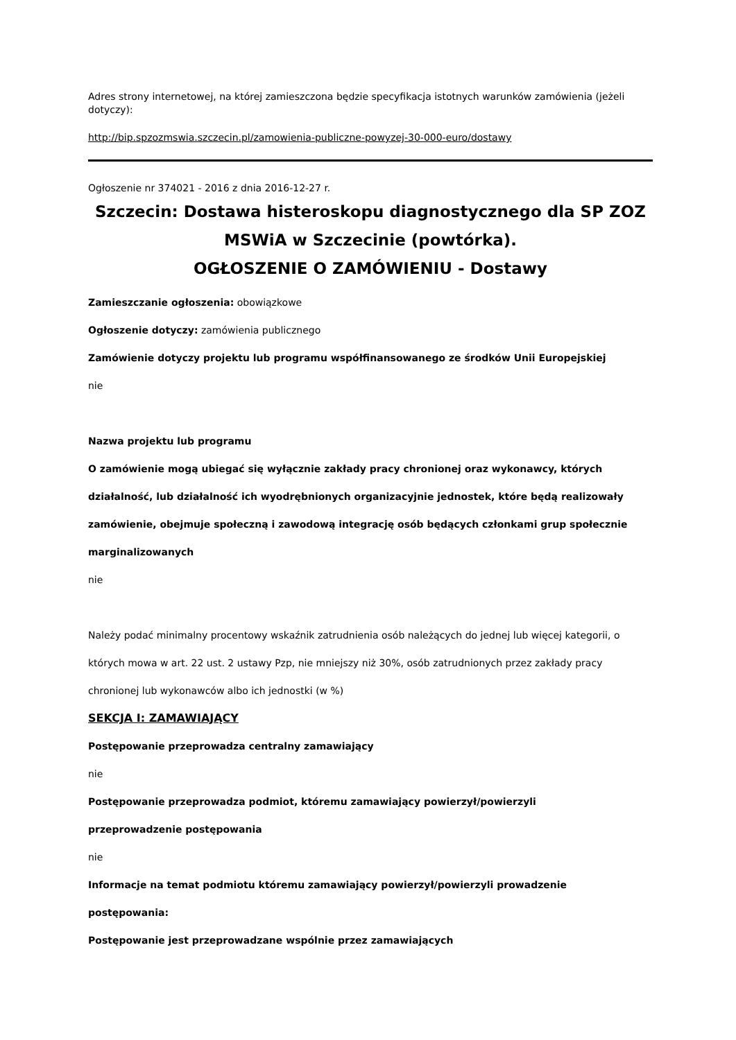Adres strony internetowej, na której zamieszczona będzie specyfikacja istotnych warunków zamówienia (jeżeli dotyczy):
http://bip.spzozmswia.szczecin.pl/zamowienia-publiczne-powyzej-30-000-euro/dostawy
Ogłoszenie nr 374021 - 2016 z dnia 2016-12-27 r.
Szczecin: Dostawa histeroskopu diagnostycznego dla SP ZOZ MSWiA w Szczecinie (powtórka).
OGŁOSZENIE O ZAMÓWIENIU - Dostawy
Zamieszczanie ogłoszenia: obowiązkowe
Ogłoszenie dotyczy: zamówienia publicznego
Zamówienie dotyczy projektu lub programu współfinansowanego ze środków Unii Europejskiej
nie
Nazwa projektu lub programu
O zamówienie mogą ubiegać się wyłącznie zakłady pracy chronionej oraz wykonawcy, których działalność, lub działalność ich wyodrębnionych organizacyjnie jednostek, które będą realizowały zamówienie, obejmuje społeczną i zawodową integrację osób będących członkami grup społecznie marginalizowanych
nie
Należy podać minimalny procentowy wskaźnik zatrudnienia osób należących do jednej lub więcej kategorii, o których mowa w art. 22 ust. 2 ustawy Pzp, nie mniejszy niż 30%, osób zatrudnionych przez zakłady pracy chronionej lub wykonawców albo ich jednostki (w %)
SEKCJA I: ZAMAWIAJĄCY
Postępowanie przeprowadza centralny zamawiający
nie
Postępowanie przeprowadza podmiot, któremu zamawiający powierzył/powierzyli
przeprowadzenie postępowania
nie
Informacje na temat podmiotu któremu zamawiający powierzył/powierzyli prowadzenie
postępowania:
Postępowanie jest przeprowadzane wspólnie przez zamawiających